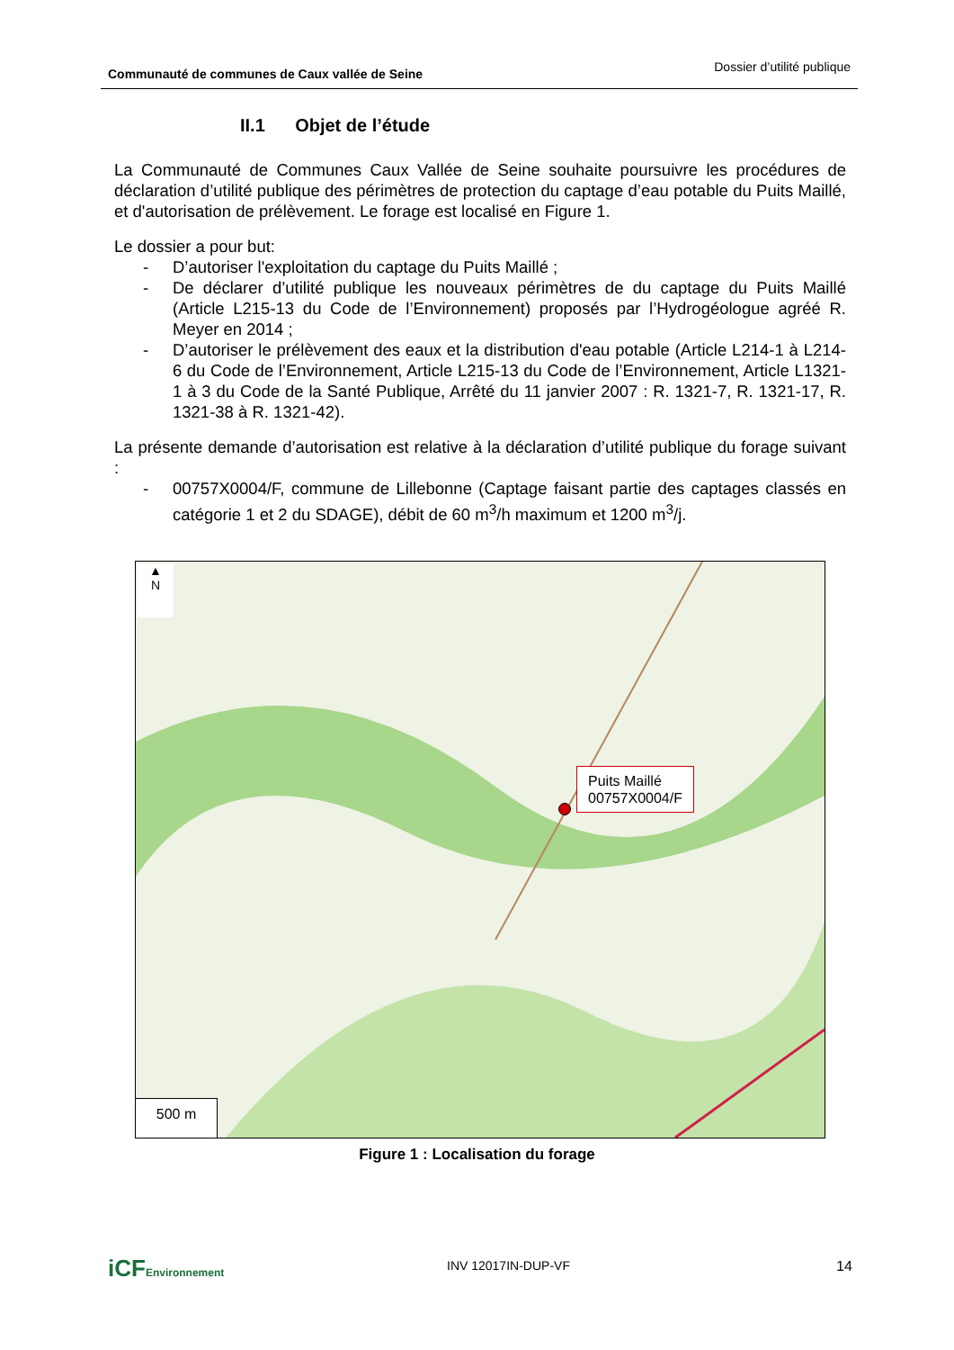Communauté de communes de Caux vallée de Seine
Dossier d’utilité publique
II.1 Objet de l’étude
La Communauté de Communes Caux Vallée de Seine souhaite poursuivre les procédures de déclaration d’utilité publique des périmètres de protection du captage d’eau potable du Puits Maillé, et d'autorisation de prélèvement. Le forage est localisé en Figure 1.
Le dossier a pour but:
- D’autoriser l'exploitation du captage du Puits Maillé ;
- De déclarer d’utilité publique les nouveaux périmètres de du captage du Puits Maillé (Article L215-13 du Code de l’Environnement) proposés par l’Hydrogéologue agréé R. Meyer en 2014 ;
- D’autoriser le prélèvement des eaux et la distribution d'eau potable (Article L214-1 à L214-6 du Code de l’Environnement, Article L215-13 du Code de l’Environnement, Article L1321-1 à 3 du Code de la Santé Publique, Arrêté du 11 janvier 2007 : R. 1321-7, R. 1321-17, R. 1321-38 à R. 1321-42).
La présente demande d’autorisation est relative à la déclaration d’utilité publique du forage suivant :
- 00757X0004/F, commune de Lillebonne (Captage faisant partie des captages classés en catégorie 1 et 2 du SDAGE), débit de 60 m<sup>3</sup>/h maximum et 1200 m<sup>3</sup>/j.
▲
N
Puits Maillé
00757X0004/F
500 m
Figure 1 : Localisation du forage
iCFEnvironnement INV 12017IN-DUP-VF 14